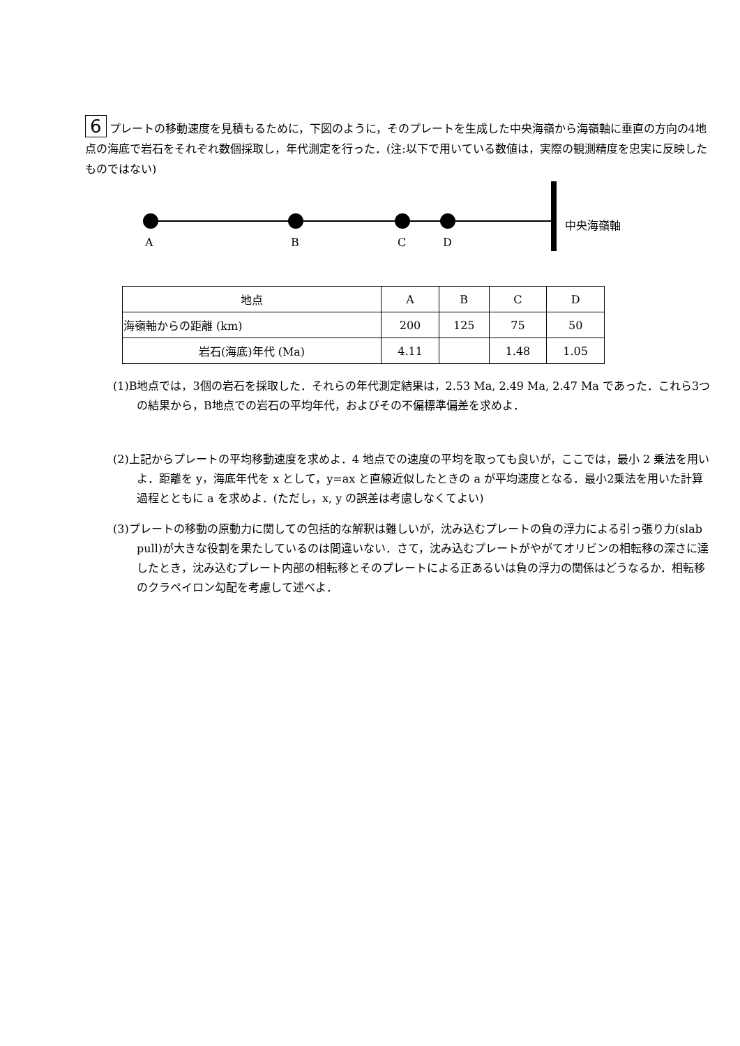6 プレートの移動速度を見積もるために，下図のように，そのプレートを生成した中央海嶺から海嶺軸に垂直の方向の4地点の海底で岩石をそれぞれ数個採取し，年代測定を行った．(注:以下で用いている数値は，実際の観測精度を忠実に反映したものではない)
中央海嶺軸
A B C D
| 地点 | A | B | C | D |
| --- | --- | --- | --- | --- |
| 海嶺軸からの距離 (km) | 200 | 125 | 75 | 50 |
| 岩石(海底)年代 (Ma) | 4.11 | | 1.48 | 1.05 |
(1)B地点では，3個の岩石を採取した．それらの年代測定結果は，2.53 Ma, 2.49 Ma, 2.47 Ma であった．これら3つの結果から，B地点での岩石の平均年代，およびその不偏標準偏差を求めよ．
(2)上記からプレートの平均移動速度を求めよ．4 地点での速度の平均を取っても良いが，ここでは，最小 2 乗法を用いよ．距離を y，海底年代を x として，y=ax と直線近似したときの a が平均速度となる．最小2乗法を用いた計算過程とともに a を求めよ．(ただし，x, y の誤差は考慮しなくてよい)
(3)プレートの移動の原動力に関しての包括的な解釈は難しいが，沈み込むプレートの負の浮力による引っ張り力(slab pull)が大きな役割を果たしているのは間違いない．さて，沈み込むプレートがやがてオリビンの相転移の深さに達したとき，沈み込むプレート内部の相転移とそのプレートによる正あるいは負の浮力の関係はどうなるか．相転移のクラペイロン勾配を考慮して述べよ．